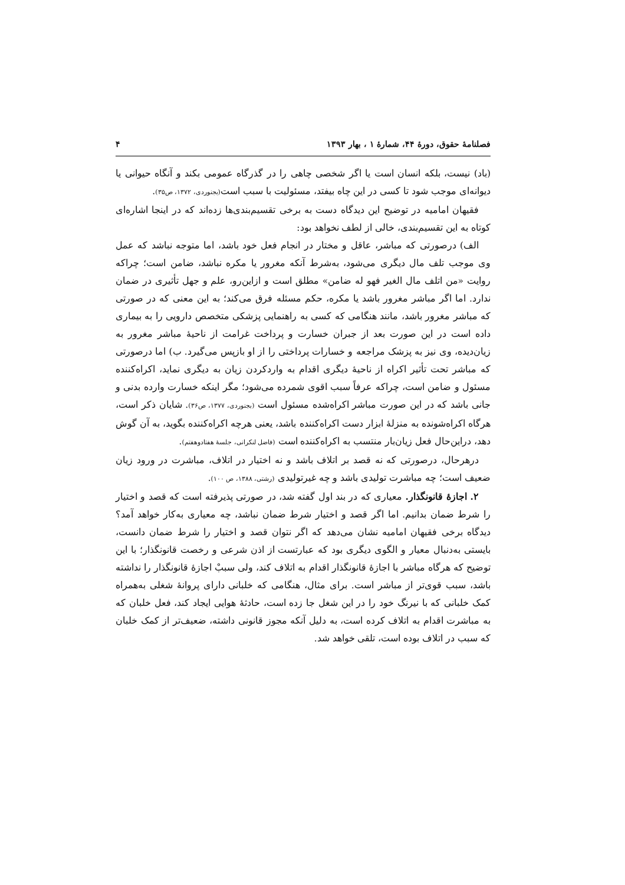فصلنامۀ حقوق، دورۀ ۴۴، شمارۀ ۱ ، بهار ۱۳۹۳ ۴
(باد) نیست، بلکه انسان است یا اگر شخصی چاهی را در گذرگاه عمومی بکند و آنگاه حیوانی یا دیوانه‌ای موجب شود تا کسی در این چاه بیفتد، مسئولیت با سبب است(بجنوردی، ۱۳۷۲، ص۳۵).
فقیهان امامیه در توضیح این دیدگاه دست به برخی تقسیم‌بندی‌ها زده‌اند که در اینجا اشاره‌ای کوتاه به این تقسیم‌بندی، خالی از لطف نخواهد بود:
الف) درصورتی که مباشر، عاقل و مختار در انجام فعل خود باشد، اما متوجه نباشد که عمل وی موجب تلف مال دیگری می‌شود، به‌شرط آنکه مغرور یا مکره نباشد، ضامن است؛ چراکه روایت «من اتلف مال الغیر فهو له ضامن» مطلق است و ازاین‌رو، علم و جهل تأثیری در ضمان ندارد. اما اگر مباشر مغرور باشد یا مکره، حکم مسئله فرق می‌کند؛ به این معنی که در صورتی که مباشر مغرور باشد، مانند هنگامی که کسی به راهنمایی پزشکی متخصص دارویی را به بیماری داده است در این صورت بعد از جبران خسارت و پرداخت غرامت از ناحیۀ مباشر مغرور به زیان‌دیده، وی نیز به پزشک مراجعه و خسارات پرداختی را از او بازپس می‌گیرد. ب) اما درصورتی که مباشر تحت تأثیر اکراه از ناحیۀ دیگری اقدام به واردکردن زیان به دیگری نماید، اکراه‌کننده مسئول و ضامن است، چراکه عرفاً سبب اقوی شمرده می‌شود؛ مگر اینکه خسارت وارده بدنی و جانی باشد که در این صورت مباشر اکراه‌شده مسئول است (بجنوردی، ۱۳۷۷، ص۳۶). شایان ذکر است، هرگاه اکراه‌شونده به منزلۀ ابزار دست اکراه‌کننده باشد، یعنی هرچه اکراه‌کننده بگوید، به آن گوش دهد، دراین‌حال فعل زیان‌بار منتسب به اکراه‌کننده است (فاضل لنکرانی، جلسۀ هفتادوهفتم).
درهرحال، درصورتی که نه قصد بر اتلاف باشد و نه اختیار در اتلاف، مباشرت در ورود زیان ضعیف است؛ چه مباشرت تولیدی باشد و چه غیرتولیدی (رشتی، ۱۳۸۸، ص ۱۰۰).
۲. اجازۀ قانونگذار. معیاری که در بند اول گفته شد، در صورتی پذیرفته است که قصد و اختیار را شرط ضمان بدانیم. اما اگر قصد و اختیار شرط ضمان نباشد، چه معیاری به‌کار خواهد آمد؟ دیدگاه برخی فقیهان امامیه نشان می‌دهد که اگر نتوان قصد و اختیار را شرط ضمان دانست، بایستی به‌دنبال معیار و الگوی دیگری بود که عبارتست از اذن شرعی و رخصت قانونگذار؛ با این توضیح که هرگاه مباشر با اجازۀ قانونگذار اقدام به اتلاف کند، ولی سببْ اجازۀ قانونگذار را نداشته باشد، سبب قوی‌تر از مباشر است. برای مثال، هنگامی که خلبانی دارای پروانۀ شغلی به‌همراه کمک خلبانی که با نیرنگ خود را در این شغل جا زده است، حادثۀ هوایی ایجاد کند، فعل خلبان که به مباشرت اقدام به اتلاف کرده است، به دلیل آنکه مجوز قانونی داشته، ضعیف‌تر از کمک خلبان که سبب در اتلاف بوده است، تلقی خواهد شد.